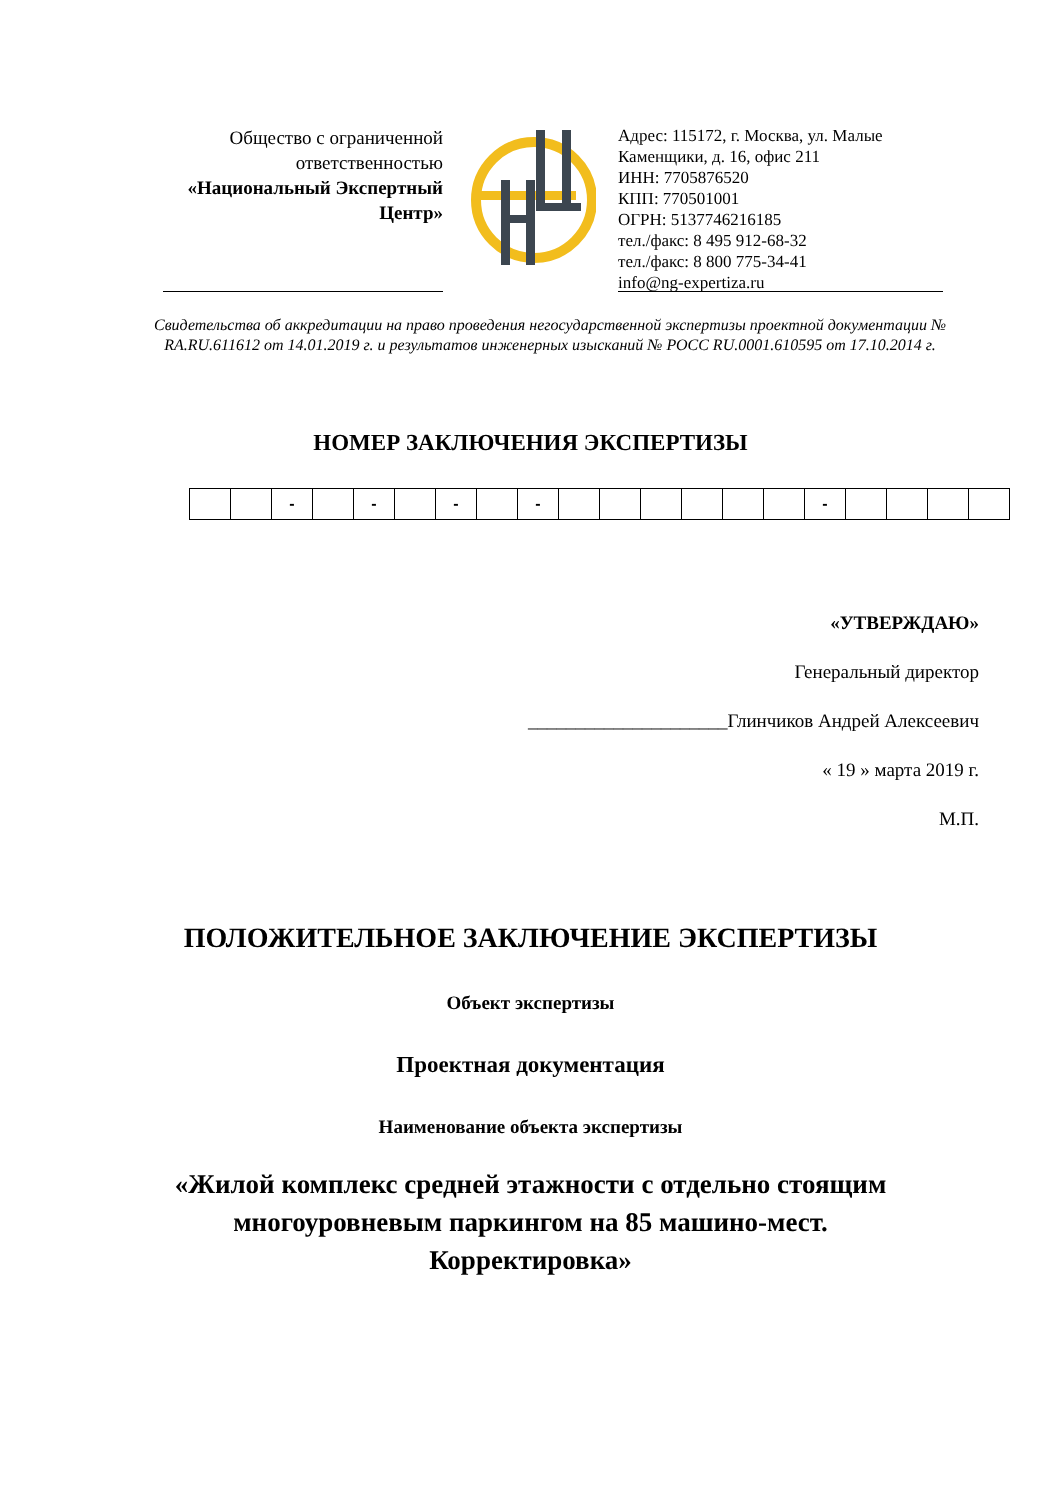Общество с ограниченной ответственностью
«Национальный Экспертный Центр»
Адрес: 115172, г. Москва, ул. Малые Каменщики, д. 16, офис 211
ИНН: 7705876520
КПП: 770501001
ОГРН: 5137746216185
тел./факс: 8 495 912-68-32
тел./факс: 8 800 775-34-41
info@ng-expertiza.ru
Свидетельства об аккредитации на право проведения негосударственной экспертизы проектной документации № RA.RU.611612 от 14.01.2019 г. и результатов инженерных изысканий № РОСС RU.0001.610595 от 17.10.2014 г.
НОМЕР ЗАКЛЮЧЕНИЯ ЭКСПЕРТИЗЫ
| | | - | | - | | - | | - | | | | | | | - | | | | |
«УТВЕРЖДАЮ»
Генеральный директор
_____________________Глинчиков Андрей Алексеевич
« 19 » марта 2019 г.
М.П.
ПОЛОЖИТЕЛЬНОЕ ЗАКЛЮЧЕНИЕ ЭКСПЕРТИЗЫ
Объект экспертизы
Проектная документация
Наименование объекта экспертизы
«Жилой комплекс средней этажности с отдельно стоящим
многоуровневым паркингом на 85 машино-мест.
Корректировка»